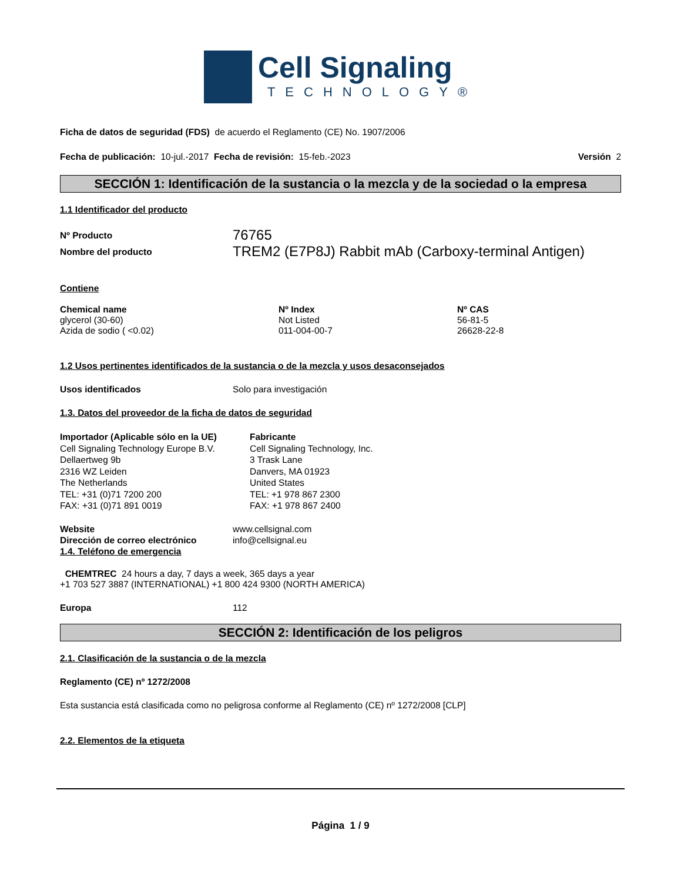Cell Signaling
TECHNOLOGY®
Ficha de datos de seguridad (FDS) de acuerdo el Reglamento (CE) No. 1907/2006
Fecha de publicación: 10-jul.-2017 Fecha de revisión: 15-feb.-2023
Versión 2
SECCIÓN 1: Identificación de la sustancia o la mezcla y de la sociedad o la empresa
1.1 Identificador del producto
Nº Producto
76765
Nombre del producto
TREM2 (E7P8J) Rabbit mAb (Carboxy-terminal Antigen)
Contiene
| Chemical name | Nº Index | Nº CAS |
| --- | --- | --- |
| glycerol (30-60) | Not Listed | 56-81-5 |
| Azida de sodio ( <0.02) | 011-004-00-7 | 26628-22-8 |
1.2 Usos pertinentes identificados de la sustancia o de la mezcla y usos desaconsejados
Usos identificados Solo para investigación
1.3. Datos del proveedor de la ficha de datos de seguridad
Importador (Aplicable sólo en la UE)
Cell Signaling Technology Europe B.V.
Dellaertweg 9b
2316 WZ Leiden
The Netherlands
TEL: +31 (0)71 7200 200
FAX: +31 (0)71 891 0019
Fabricante
Cell Signaling Technology, Inc.
3 Trask Lane
Danvers, MA 01923
United States
TEL: +1 978 867 2300
FAX: +1 978 867 2400
Website www.cellsignal.com
Dirección de correo electrónico info@cellsignal.eu
1.4. Teléfono de emergencia
CHEMTREC 24 hours a day, 7 days a week, 365 days a year
+1 703 527 3887 (INTERNATIONAL) +1 800 424 9300 (NORTH AMERICA)
Europa 112
SECCIÓN 2: Identificación de los peligros
2.1. Clasificación de la sustancia o de la mezcla
Reglamento (CE) nº 1272/2008
Esta sustancia está clasificada como no peligrosa conforme al Reglamento (CE) nº 1272/2008 [CLP]
2.2. Elementos de la etiqueta
Página 1 / 9